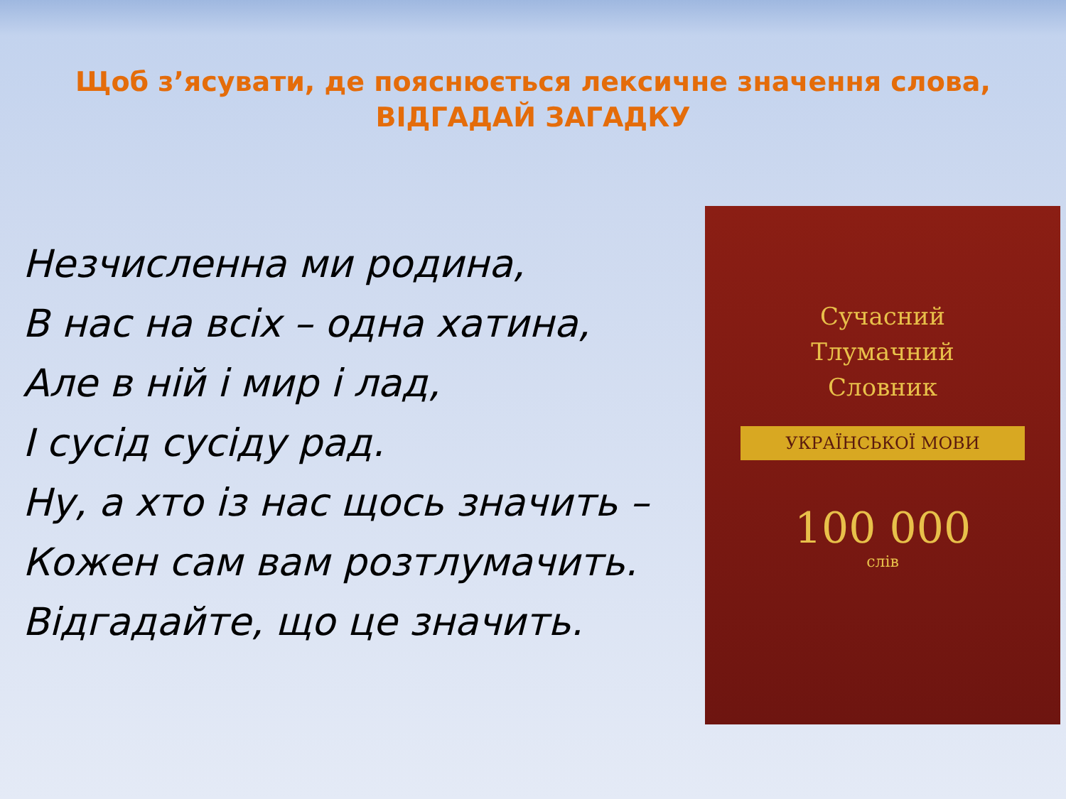Щоб з’ясувати, де пояснюється лексичне значення слова,
ВІДГАДАЙ ЗАГАДКУ
Незчисленна ми родина,
В нас на всіх – одна хатина,
Але в ній і мир і лад,
І сусід сусіду рад.
Ну, а хто із нас щось значить –
Кожен сам вам розтлумачить.
Відгадайте, що це значить.
Сучасний
Тлумачний
Словник
УКРАЇНСЬКОЇ МОВИ
100 000
слів